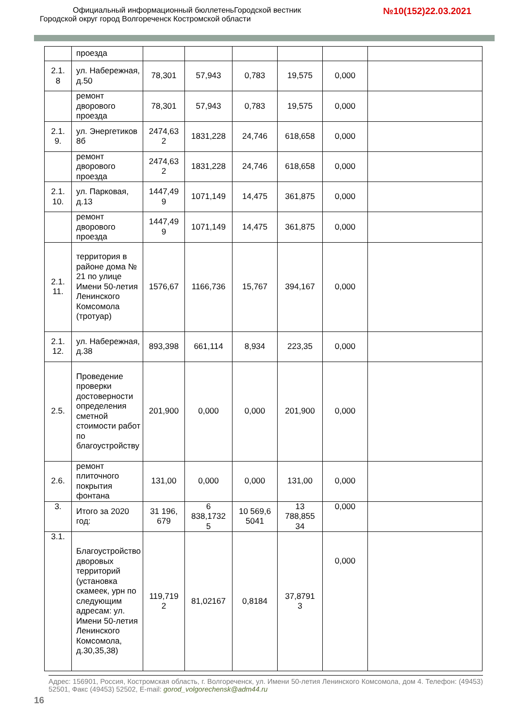Официальный информационный бюллетеньГородской вестник
Городской округ город Волгореченск Костромской области
№10(152)22.03.2021
| | проезда | | | | | | |
| 2.1. 8 | ул. Набережная, д.50 | 78,301 | 57,943 | 0,783 | 19,575 | 0,000 | |
| | ремонт дворового проезда | 78,301 | 57,943 | 0,783 | 19,575 | 0,000 | |
| 2.1. 9. | ул. Энергетиков 8б | 2474,63 2 | 1831,228 | 24,746 | 618,658 | 0,000 | |
| | ремонт дворового проезда | 2474,63 2 | 1831,228 | 24,746 | 618,658 | 0,000 | |
| 2.1. 10. | ул. Парковая, д.13 | 1447,49 9 | 1071,149 | 14,475 | 361,875 | 0,000 | |
| | ремонт дворового проезда | 1447,49 9 | 1071,149 | 14,475 | 361,875 | 0,000 | |
| 2.1. 11. | территория в районе дома № 21 по улице Имени 50-летия Ленинского Комсомола (тротуар) | 1576,67 | 1166,736 | 15,767 | 394,167 | 0,000 | |
| 2.1. 12. | ул. Набережная, д.38 | 893,398 | 661,114 | 8,934 | 223,35 | 0,000 | |
| 2.5. | Проведение проверки достоверности определения сметной стоимости работ по благоустройству | 201,900 | 0,000 | 0,000 | 201,900 | 0,000 | |
| 2.6. | ремонт плиточного покрытия фонтана | 131,00 | 0,000 | 0,000 | 131,00 | 0,000 | |
| 3. | Итого за 2020 год: | 31 196, 679 | 6 838,1732 5 | 10 569,6 5041 | 13 788,855 34 | 0,000 | |
| 3.1. | Благоустройство дворовых территорий (установка скамеек, урн по следующим адресам: ул. Имени 50-летия Ленинского Комсомола, д.30,35,38) | 119,719 2 | 81,02167 | 0,8184 | 37,8791 3 | 0,000 | |
Адрес: 156901, Россия, Костромская область, г. Волгореченск, ул. Имени 50-летия Ленинского Комсомола, дом 4. Телефон: (49453) 52501, Факс (49453) 52502, E-mail: gorod_volgorechensk@adm44.ru
16